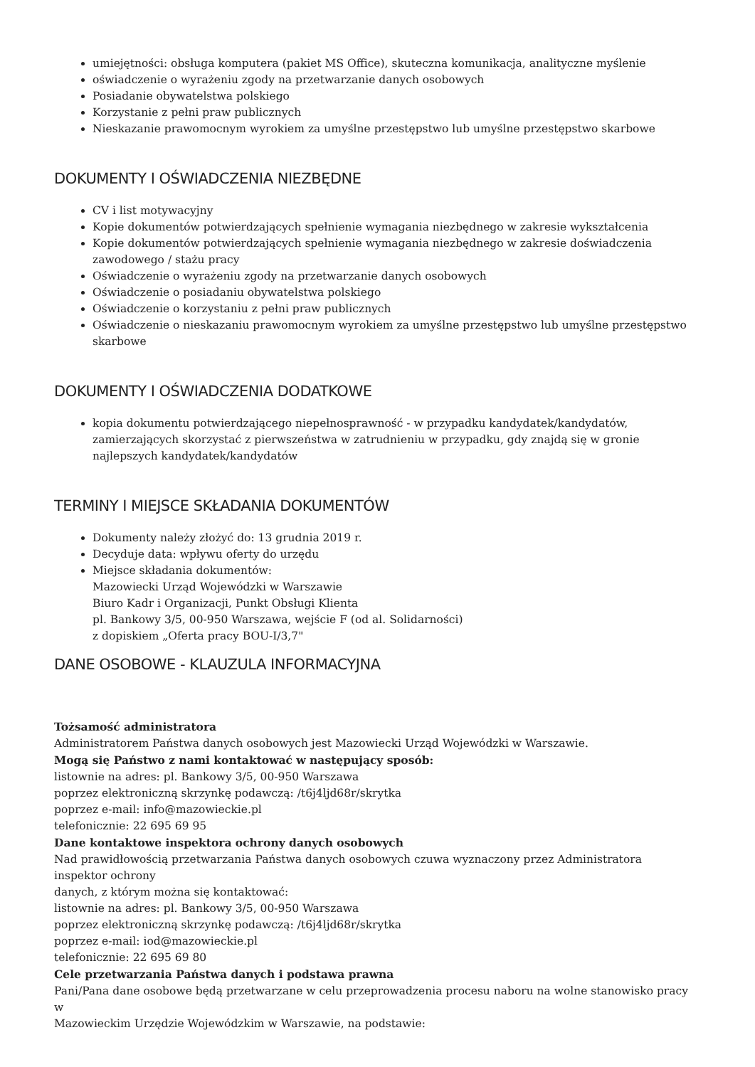umiejętności: obsługa komputera (pakiet MS Office), skuteczna komunikacja, analityczne myślenie
oświadczenie o wyrażeniu zgody na przetwarzanie danych osobowych
Posiadanie obywatelstwa polskiego
Korzystanie z pełni praw publicznych
Nieskazanie prawomocnym wyrokiem za umyślne przestępstwo lub umyślne przestępstwo skarbowe
DOKUMENTY I OŚWIADCZENIA NIEZBĘDNE
CV i list motywacyjny
Kopie dokumentów potwierdzających spełnienie wymagania niezbędnego w zakresie wykształcenia
Kopie dokumentów potwierdzających spełnienie wymagania niezbędnego w zakresie doświadczenia zawodowego / stażu pracy
Oświadczenie o wyrażeniu zgody na przetwarzanie danych osobowych
Oświadczenie o posiadaniu obywatelstwa polskiego
Oświadczenie o korzystaniu z pełni praw publicznych
Oświadczenie o nieskazaniu prawomocnym wyrokiem za umyślne przestępstwo lub umyślne przestępstwo skarbowe
DOKUMENTY I OŚWIADCZENIA DODATKOWE
kopia dokumentu potwierdzającego niepełnosprawność - w przypadku kandydatek/kandydatów, zamierzających skorzystać z pierwszeństwa w zatrudnieniu w przypadku, gdy znajdą się w gronie najlepszych kandydatek/kandydatów
TERMINY I MIEJSCE SKŁADANIA DOKUMENTÓW
Dokumenty należy złożyć do: 13 grudnia 2019 r.
Decyduje data: wpływu oferty do urzędu
Miejsce składania dokumentów:
Mazowiecki Urząd Wojewódzki w Warszawie
Biuro Kadr i Organizacji, Punkt Obsługi Klienta
pl. Bankowy 3/5, 00-950 Warszawa, wejście F (od al. Solidarności)
z dopiskiem „Oferta pracy BOU-I/3,7"
DANE OSOBOWE - KLAUZULA INFORMACYJNA
Tożsamość administratora
Administratorem Państwa danych osobowych jest Mazowiecki Urząd Wojewódzki w Warszawie.
Mogą się Państwo z nami kontaktować w następujący sposób:
listownie na adres: pl. Bankowy 3/5, 00-950 Warszawa
poprzez elektroniczną skrzynkę podawczą: /t6j4ljd68r/skrytka
poprzez e-mail: info@mazowieckie.pl
telefonicznie: 22 695 69 95
Dane kontaktowe inspektora ochrony danych osobowych
Nad prawidłowością przetwarzania Państwa danych osobowych czuwa wyznaczony przez Administratora
inspektor ochrony
danych, z którym można się kontaktować:
listownie na adres: pl. Bankowy 3/5, 00-950 Warszawa
poprzez elektroniczną skrzynkę podawczą: /t6j4ljd68r/skrytka
poprzez e-mail: iod@mazowieckie.pl
telefonicznie: 22 695 69 80
Cele przetwarzania Państwa danych i podstawa prawna
Pani/Pana dane osobowe będą przetwarzane w celu przeprowadzenia procesu naboru na wolne stanowisko pracy
w
Mazowieckim Urzędzie Wojewódzkim w Warszawie, na podstawie: